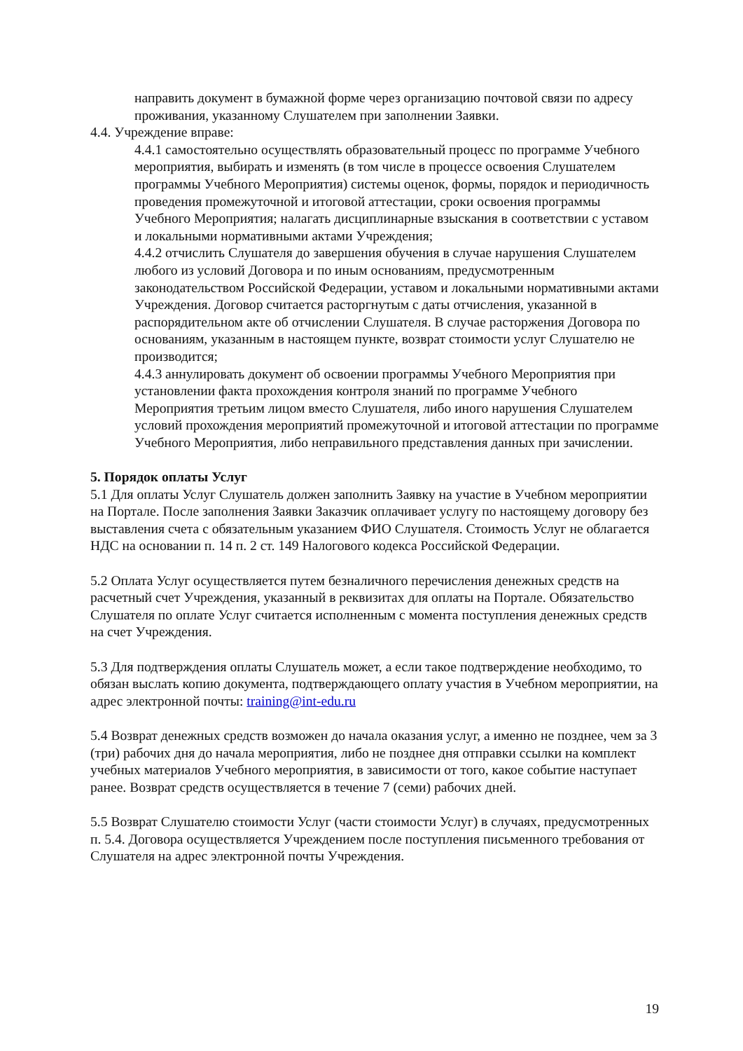направить документ в бумажной форме через организацию почтовой связи по адресу проживания, указанному Слушателем при заполнении Заявки.
4.4. Учреждение вправе:
4.4.1 самостоятельно осуществлять образовательный процесс по программе Учебного мероприятия, выбирать и изменять (в том числе в процессе освоения Слушателем программы Учебного Мероприятия) системы оценок, формы, порядок и периодичность проведения промежуточной и итоговой аттестации, сроки освоения программы Учебного Мероприятия; налагать дисциплинарные взыскания в соответствии с уставом и локальными нормативными актами Учреждения;
4.4.2 отчислить Слушателя до завершения обучения в случае нарушения Слушателем любого из условий Договора и по иным основаниям, предусмотренным законодательством Российской Федерации, уставом и локальными нормативными актами Учреждения. Договор считается расторгнутым с даты отчисления, указанной в распорядительном акте об отчислении Слушателя. В случае расторжения Договора по основаниям, указанным в настоящем пункте, возврат стоимости услуг Слушателю не производится;
4.4.3 аннулировать документ об освоении программы Учебного Мероприятия при установлении факта прохождения контроля знаний по программе Учебного Мероприятия третьим лицом вместо Слушателя, либо иного нарушения Слушателем условий прохождения мероприятий промежуточной и итоговой аттестации по программе Учебного Мероприятия, либо неправильного представления данных при зачислении.
5. Порядок оплаты Услуг
5.1 Для оплаты Услуг Слушатель должен заполнить Заявку на участие в Учебном мероприятии на Портале. После заполнения Заявки Заказчик оплачивает услугу по настоящему договору без выставления счета с обязательным указанием ФИО Слушателя. Стоимость Услуг не облагается НДС на основании п. 14 п. 2 ст. 149 Налогового кодекса Российской Федерации.
5.2 Оплата Услуг осуществляется путем безналичного перечисления денежных средств на расчетный счет Учреждения, указанный в реквизитах для оплаты на Портале. Обязательство Слушателя по оплате Услуг считается исполненным с момента поступления денежных средств на счет Учреждения.
5.3 Для подтверждения оплаты Слушатель может, а если такое подтверждение необходимо, то обязан выслать копию документа, подтверждающего оплату участия в Учебном мероприятии, на адрес электронной почты: training@int-edu.ru
5.4 Возврат денежных средств возможен до начала оказания услуг, а именно не позднее, чем за 3 (три) рабочих дня до начала мероприятия, либо не позднее дня отправки ссылки на комплект учебных материалов Учебного мероприятия, в зависимости от того, какое событие наступает ранее. Возврат средств осуществляется в течение 7 (семи) рабочих дней.
5.5 Возврат Слушателю стоимости Услуг (части стоимости Услуг) в случаях, предусмотренных п. 5.4. Договора осуществляется Учреждением после поступления письменного требования от Слушателя на адрес электронной почты Учреждения.
19